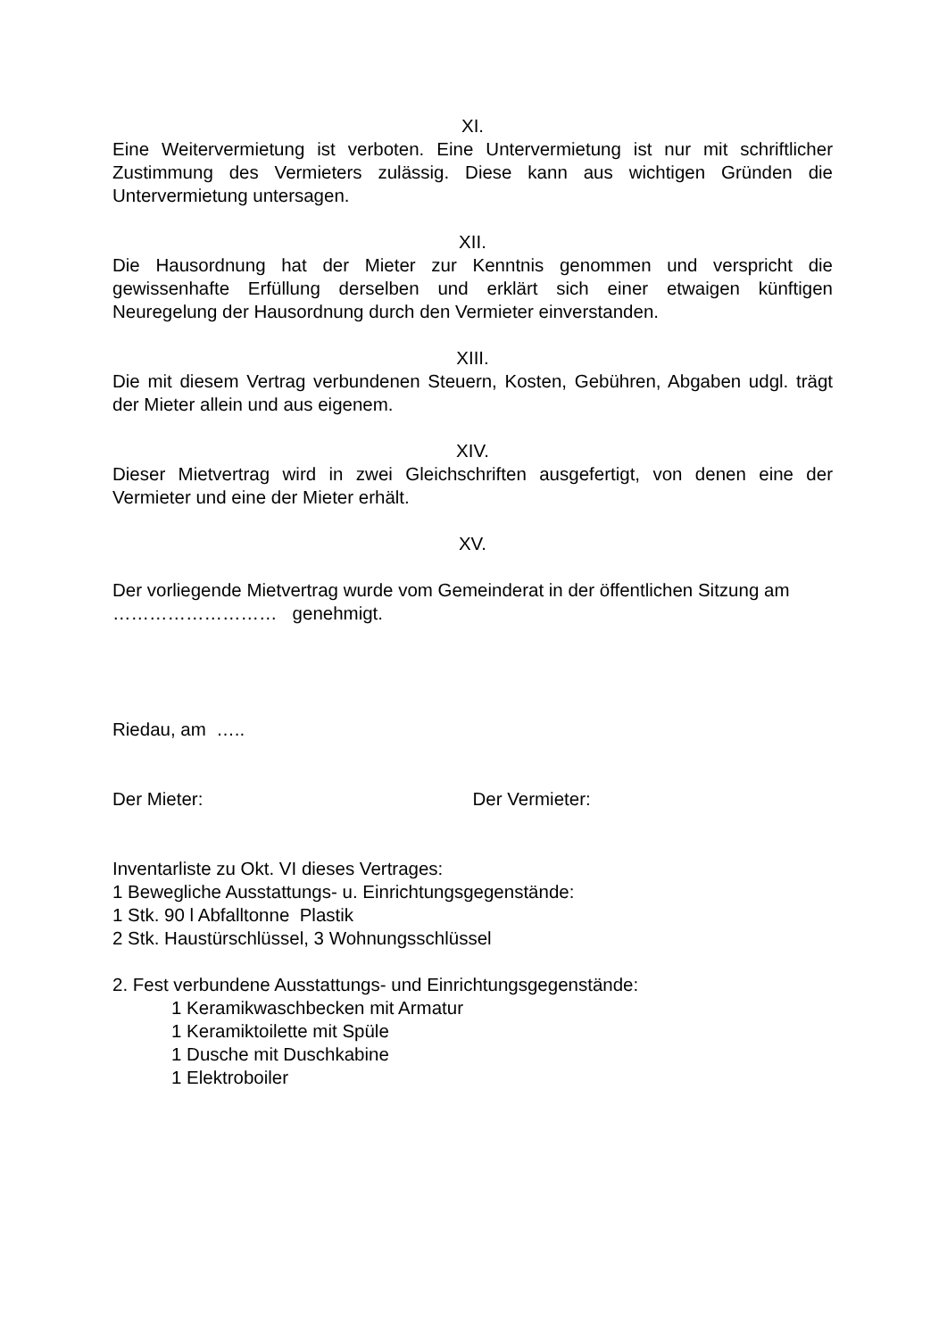XI.
Eine Weitervermietung ist verboten. Eine Untervermietung ist nur mit schriftlicher Zustimmung des Vermieters zulässig. Diese kann aus wichtigen Gründen die Untervermietung untersagen.
XII.
Die Hausordnung hat der Mieter zur Kenntnis genommen und verspricht die gewissenhafte Erfüllung derselben und erklärt sich einer etwaigen künftigen Neuregelung der Hausordnung durch den Vermieter einverstanden.
XIII.
Die mit diesem Vertrag verbundenen Steuern, Kosten, Gebühren, Abgaben udgl. trägt der Mieter allein und aus eigenem.
XIV.
Dieser Mietvertrag wird in zwei Gleichschriften ausgefertigt, von denen eine der Vermieter und eine der Mieter erhält.
XV.
Der vorliegende Mietvertrag wurde vom Gemeinderat in der öffentlichen Sitzung am
……………………… genehmigt.
Riedau, am …..
Der Mieter: Der Vermieter:
Inventarliste zu Okt. VI dieses Vertrages:
1 Bewegliche Ausstattungs- u. Einrichtungsgegenstände:
1 Stk. 90 l Abfalltonne Plastik
2 Stk. Haustürschlüssel, 3 Wohnungsschlüssel
2. Fest verbundene Ausstattungs- und Einrichtungsgegenstände:
1 Keramikwaschbecken mit Armatur
1 Keramiktoilette mit Spüle
1 Dusche mit Duschkabine
1 Elektroboiler